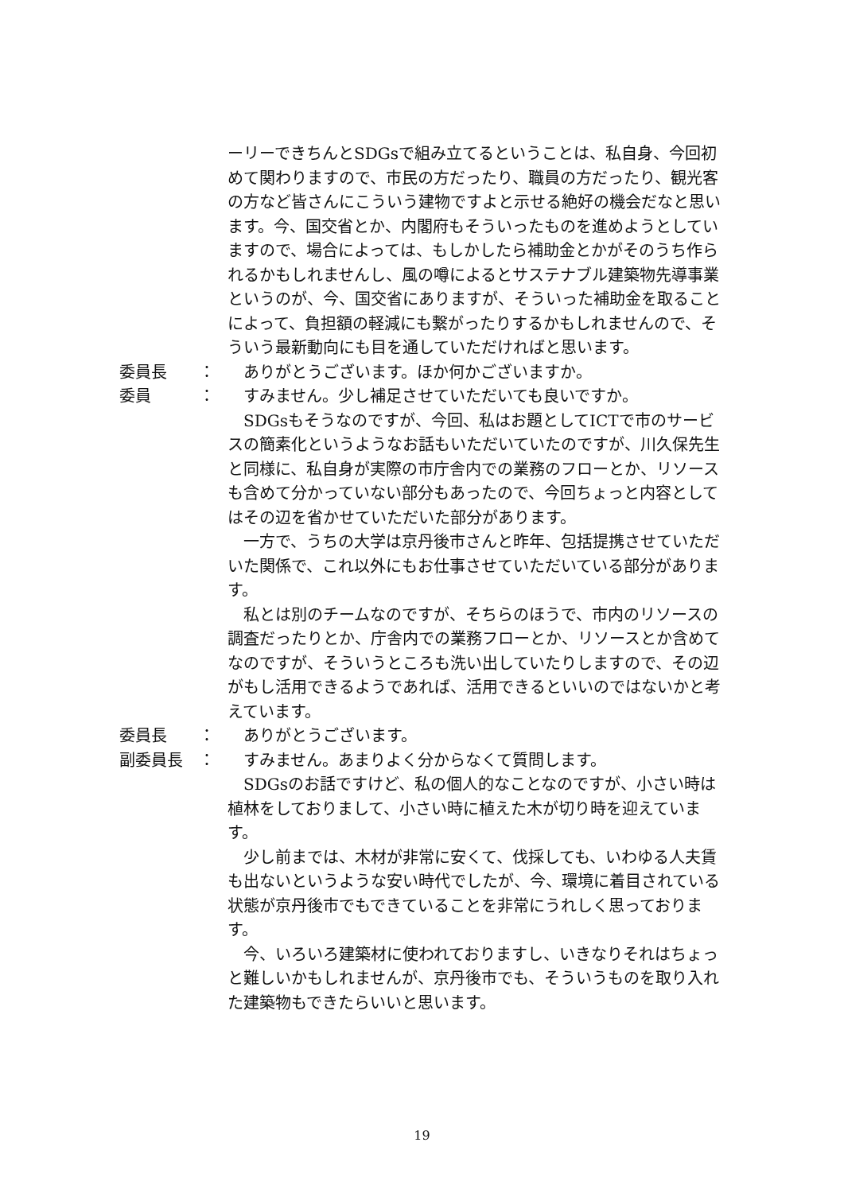ーリーできちんとSDGsで組み立てるということは、私自身、今回初めて関わりますので、市民の方だったり、職員の方だったり、観光客の方など皆さんにこういう建物ですよと示せる絶好の機会だなと思います。今、国交省とか、内閣府もそういったものを進めようとしていますので、場合によっては、もしかしたら補助金とかがそのうち作られるかもしれませんし、風の噂によるとサステナブル建築物先導事業というのが、今、国交省にありますが、そういった補助金を取ることによって、負担額の軽減にも繋がったりするかもしれませんので、そういう最新動向にも目を通していただければと思います。
委員長 ： ありがとうございます。ほか何かございますか。
委員 ： すみません。少し補足させていただいても良いですか。
SDGsもそうなのですが、今回、私はお題としてICTで市のサービスの簡素化というようなお話もいただいていたのですが、川久保先生と同様に、私自身が実際の市庁舎内での業務のフローとか、リソースも含めて分かっていない部分もあったので、今回ちょっと内容としてはその辺を省かせていただいた部分があります。
一方で、うちの大学は京丹後市さんと昨年、包括提携させていただいた関係で、これ以外にもお仕事させていただいている部分があります。
私とは別のチームなのですが、そちらのほうで、市内のリソースの調査だったりとか、庁舎内での業務フローとか、リソースとか含めてなのですが、そういうところも洗い出していたりしますので、その辺がもし活用できるようであれば、活用できるといいのではないかと考えています。
委員長 ： ありがとうございます。
副委員長 ： すみません。あまりよく分からなくて質問します。
SDGsのお話ですけど、私の個人的なことなのですが、小さい時は植林をしておりまして、小さい時に植えた木が切り時を迎えています。
少し前までは、木材が非常に安くて、伐採しても、いわゆる人夫賃も出ないというような安い時代でしたが、今、環境に着目されている状態が京丹後市でもできていることを非常にうれしく思っております。
今、いろいろ建築材に使われておりますし、いきなりそれはちょっと難しいかもしれませんが、京丹後市でも、そういうものを取り入れた建築物もできたらいいと思います。
19